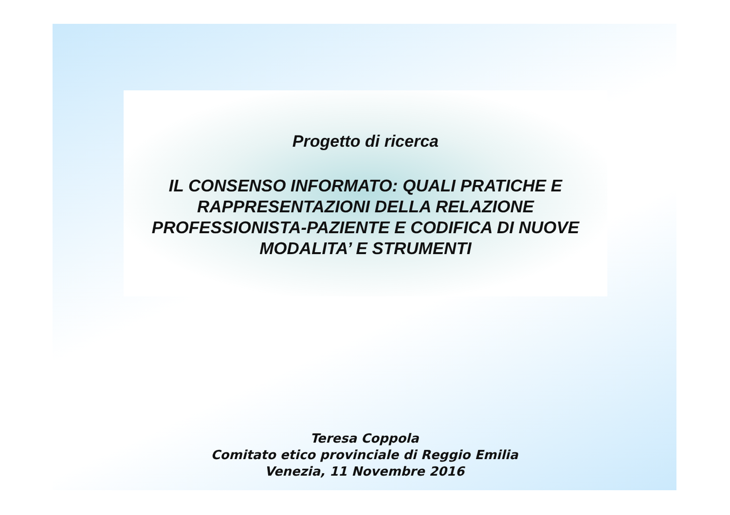Progetto di ricerca
IL CONSENSO INFORMATO: QUALI PRATICHE E
RAPPRESENTAZIONI DELLA RELAZIONE
PROFESSIONISTA-PAZIENTE E CODIFICA DI NUOVE
MODALITA’ E STRUMENTI
Teresa Coppola
Comitato etico provinciale di Reggio Emilia
Venezia, 11 Novembre 2016